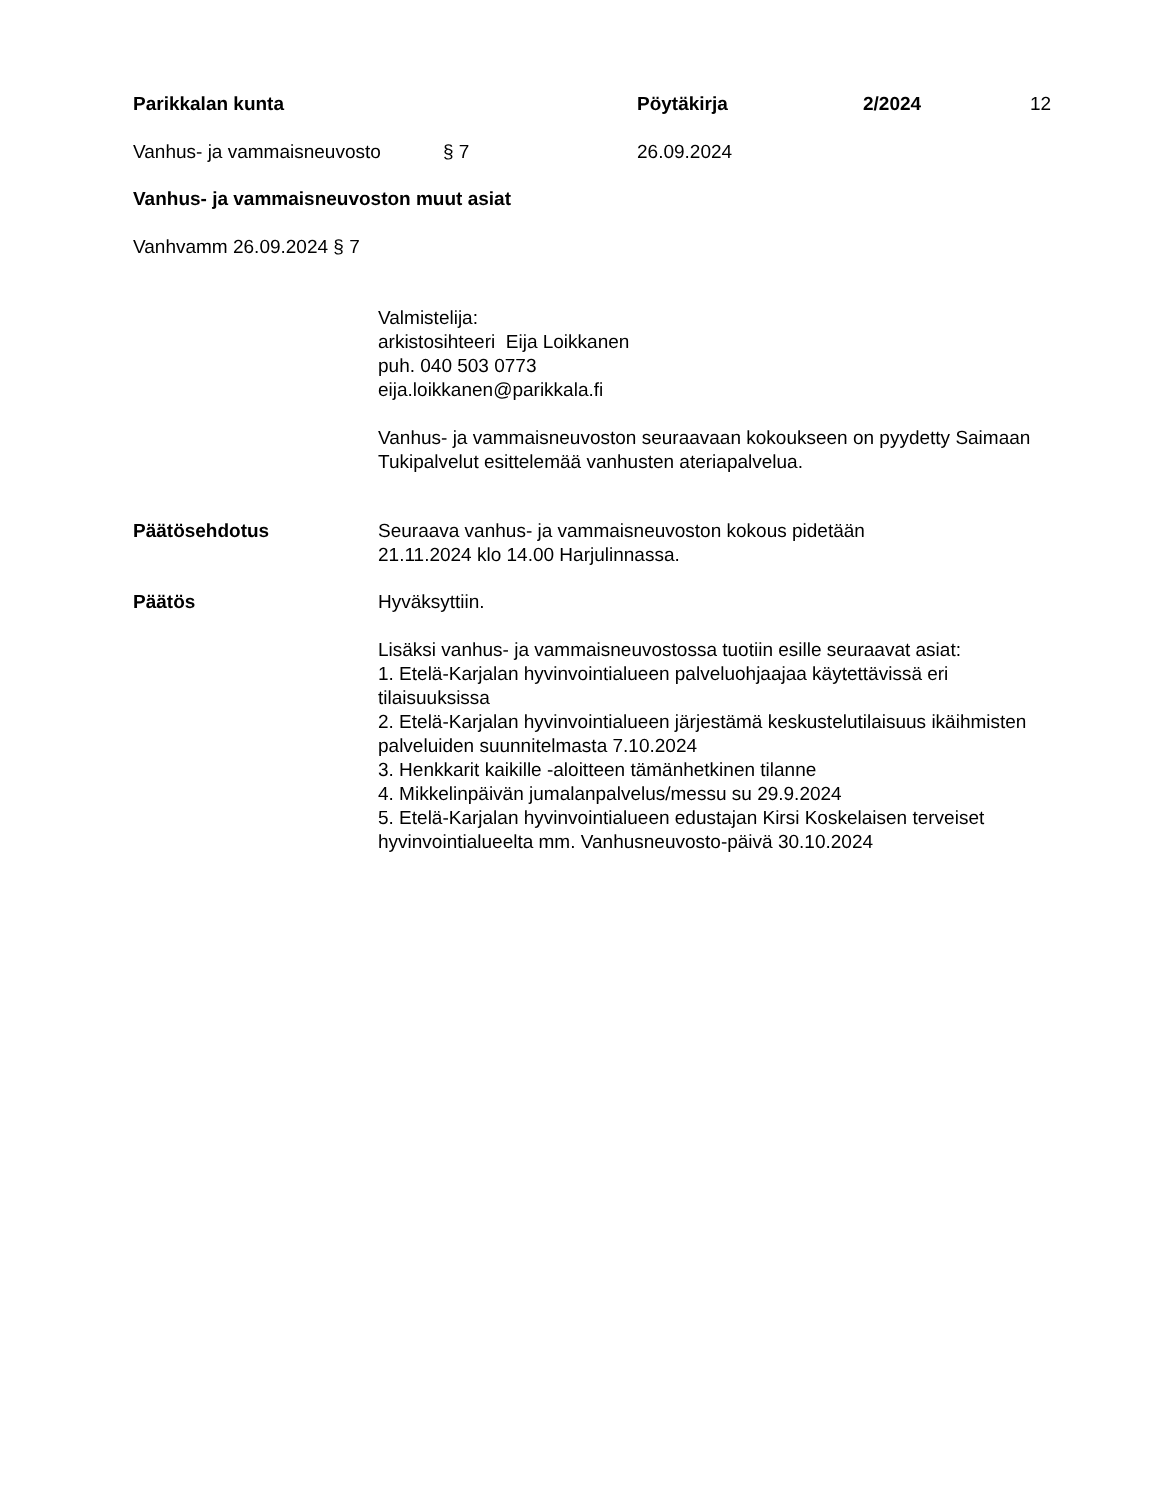Parikkalan kunta Pöytäkirja 2/2024 12
Vanhus- ja vammaisneuvosto § 7 26.09.2024
Vanhus- ja vammaisneuvoston muut asiat
Vanhvamm 26.09.2024 § 7
Valmistelija:
arkistosihteeri Eija Loikkanen
puh. 040 503 0773
eija.loikkanen@parikkala.fi
Vanhus- ja vammaisneuvoston seuraavaan kokoukseen on pyydetty Saimaan Tukipalvelut esittelemää vanhusten ateriapalvelua.
Päätösehdotus
Seuraava vanhus- ja vammaisneuvoston kokous pidetään
21.11.2024 klo 14.00 Harjulinnassa.
Päätös
Hyväksyttiin.
Lisäksi vanhus- ja vammaisneuvostossa tuotiin esille seuraavat asiat:
1. Etelä-Karjalan hyvinvointialueen palveluohjaajaa käytettävissä eri tilaisuuksissa
2. Etelä-Karjalan hyvinvointialueen järjestämä keskustelutilaisuus ikäihmisten palveluiden suunnitelmasta 7.10.2024
3. Henkkarit kaikille -aloitteen tämänhetkinen tilanne
4. Mikkelinpäivän jumalanpalvelus/messu su 29.9.2024
5. Etelä-Karjalan hyvinvointialueen edustajan Kirsi Koskelaisen terveiset hyvinvointialueelta mm. Vanhusneuvosto-päivä 30.10.2024